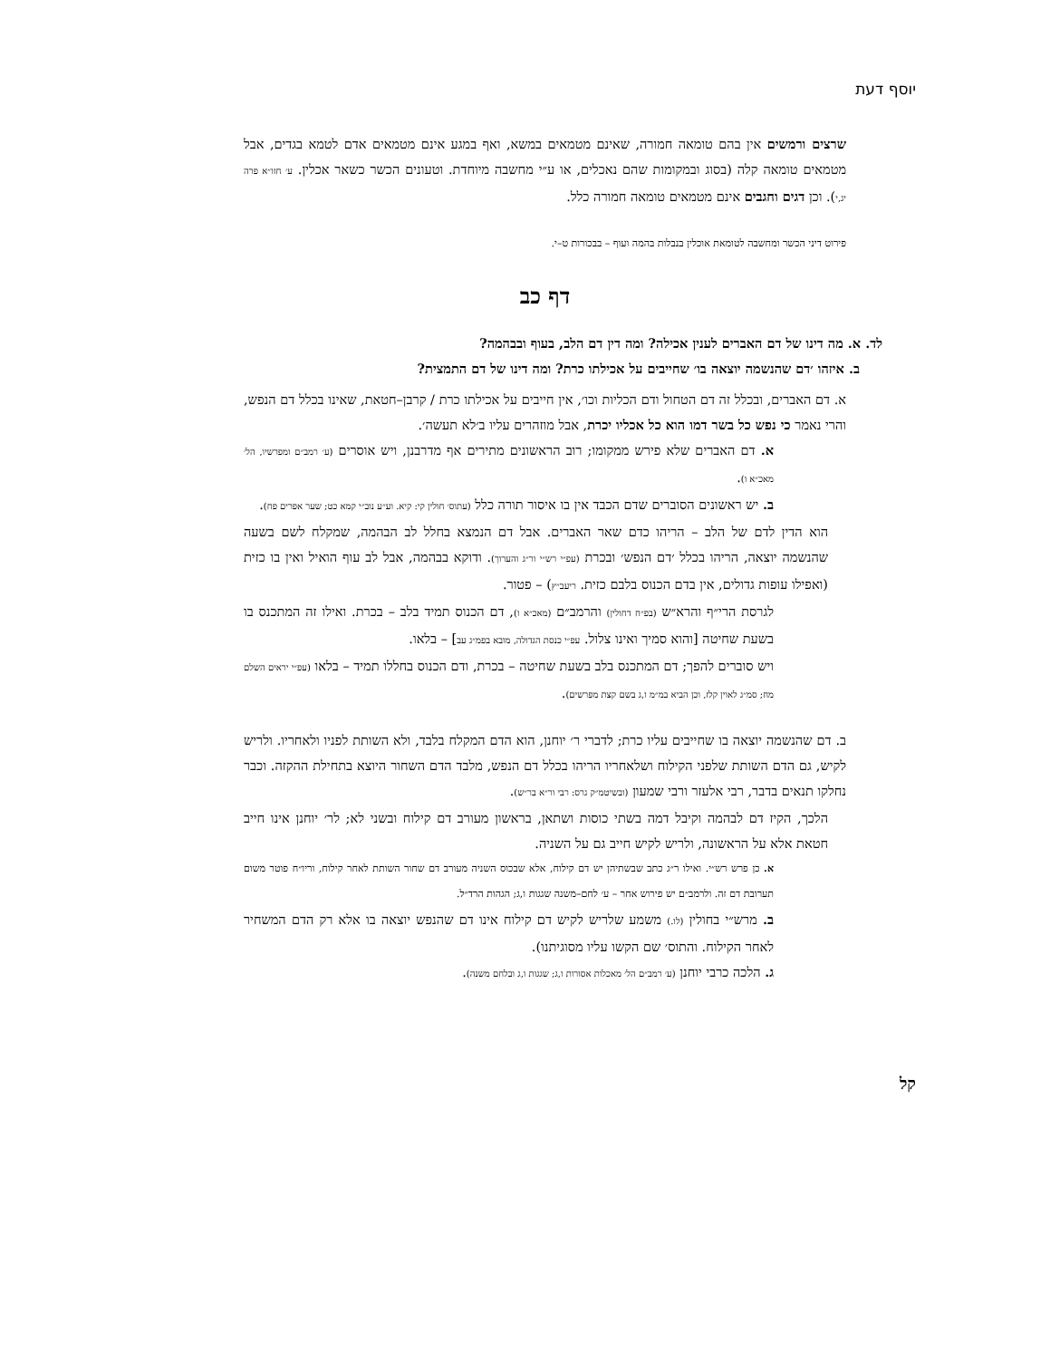יוסף דעת
שרצים ורמשים אין בהם טומאה חמורה, שאינם מטמאים במשא, ואף במגע אינם מטמאים אדם לטמא בגדים, אבל מטמאים טומאה קלה (בסוג ובמקומות שהם נאכלים, או ע״י מחשבה מיוחדת. וטעונים הכשר כשאר אכלין. ע׳ חזו״א פרה יג,י). וכן דגים וחגבים אינם מטמאים טומאה חמורה כלל.
פירוט דיני הכשר ומחשבה לטומאת אוכלין בנבלות בהמה ועוף – בבכורות ט–י.
דף כב
לד. א. מה דינו של דם האברים לענין אכילה? ומה דין דם הלב, בעוף ובבהמה?
ב. איזהו ׳דם שהנשמה יוצאה בו׳ שחייבים על אכילתו כרת? ומה דינו של דם התמצית?
א. דם האברים, ובכלל זה דם הטחול ודם הכליות וכו׳, אין חייבים על אכילתו כרת / קרבן–חטאת, שאינו בכלל דם הנפש, והרי נאמר כי נפש כל בשר דמו הוא כל אכליו יכרת, אבל מוזהרים עליו ב׳לא תעשה׳.
א. דם האברים שלא פירש ממקומו; רוב הראשונים מתירים אף מדרבנן, ויש אוסרים (ע׳ רמב״ם ומפרשיו, הל׳ מאכ״א ו).
ב. יש ראשונים הסוברים שדם הכבד אין בו איסור תורה כלל (עתוס׳ חולין קי: קיא. וע״ע נוב״י קמא כט; שער אפרים פח).
הוא הדין לדם של הלב – הריהו כדם שאר האברים. אבל דם הנמצא בחלל לב הבהמה, שמקלח לשם בשעה שהנשמה יוצאה, הריהו בכלל ׳דם הנפש׳ ובכרת (עפ״י רש״י ור״ג והערוך). ודוקא בבהמה, אבל לב עוף הואיל ואין בו כזית (ואפילו עופות גדולים, אין בדם הכנוס בלבם כזית. ריעב״ץ) – פטור.
לגרסת הרי״ף והרא״ש (בפ״ח דחולין) והרמב״ם (מאכ״א ו), דם הכנוס תמיד בלב – בכרת. ואילו זה המתכנס בו בשעת שחיטה [והוא סמיך ואינו צלול. עפ״י כנסת הגדולה, מובא בפמ״ג עב] – בלאו.
ויש סוברים להפך; דם המתכנס בלב בשעת שחיטה – בכרת, ודם הכנוס בחללו תמיד – בלאו (עפ״י יראים השלם מח; סמ״ג לאוין קלז, וכן הביא במ״מ ו,ג בשם קצת מפרשים).
ב. דם שהנשמה יוצאה בו שחייבים עליו כרת; לדברי ר׳ יוחנן, הוא הדם המקלח בלבד, ולא השותת לפניו ולאחריו. ולריש לקיש, גם הדם השותת שלפני הקילוח ושלאחריו הריהו בכלל דם הנפש, מלבד הדם השחור היוצא בתחילת ההקזה. וכבר נחלקו תנאים בדבר, רבי אלעזר ורבי שמעון (ובשיטמ״ק גרס: רבי ור״א בר״ש).
הלכך, הקיז דם לבהמה וקיבל דמה בשתי כוסות ושתאן, בראשון מעורב דם קילוח ובשני לא; לר׳ יוחנן אינו חייב חטאת אלא על הראשונה, ולריש לקיש חייב גם על השניה.
א. כן פרש רש״י. ואילו ר״ג כתב שבשתיהן יש דם קילוח, אלא שבכוס השניה מעורב דם שחור השותת לאחר קילוח, וריו״ח פוטר משום תערובת דם זה. ולרמב״ם יש פירוש אחר – ע׳ לחם–משנה שגגות ו,ג; הגהות הרד״ל.
ב. מרש״י בחולין (לו.) משמע שלריש לקיש דם קילוח אינו דם שהנפש יוצאה בו אלא רק הדם המשחיר לאחר הקילוח. והתוס׳ שם הקשו עליו מסוגיתנו).
ג. הלכה כרבי יוחנן (ע׳ רמב״ם הל׳ מאכלות אסורות ו,ג; שגגות ו,ג ובלחם משנה).
קל